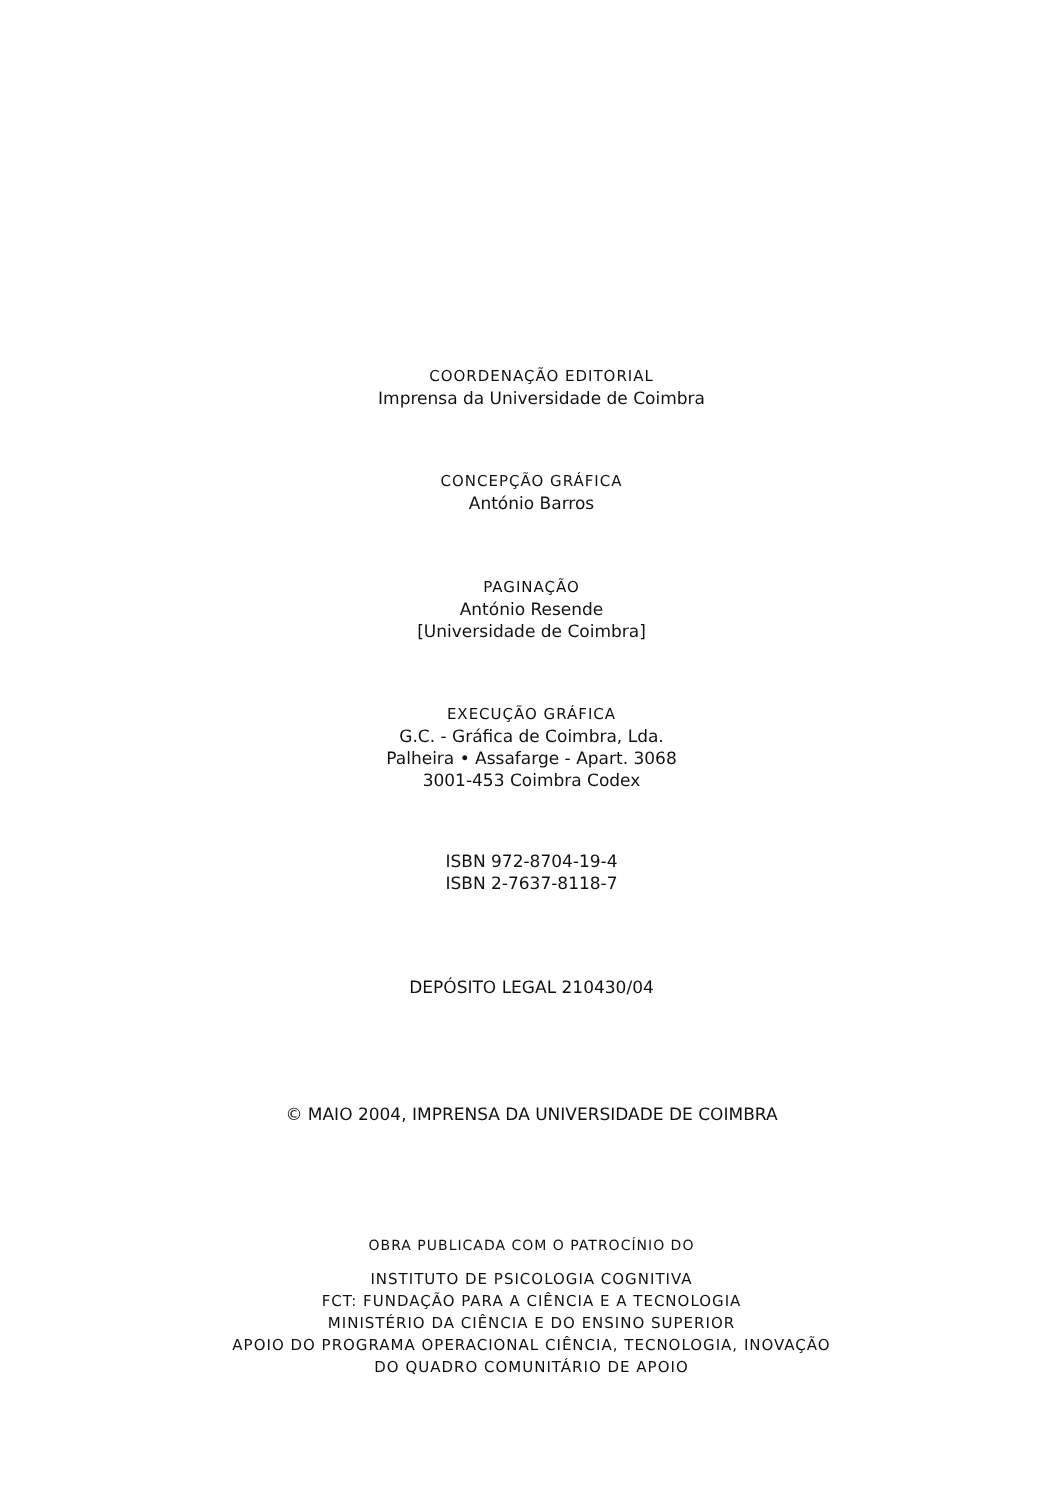COORDENAÇÃO EDITORIAL
Imprensa da Universidade de Coimbra
CONCEPÇÃO GRÁFICA
António Barros
PAGINAÇÃO
António Resende
[Universidade de Coimbra]
EXECUÇÃO GRÁFICA
G.C. - Gráfica de Coimbra, Lda.
Palheira • Assafarge - Apart. 3068
3001-453 Coimbra Codex
ISBN 972-8704-19-4
ISBN 2-7637-8118-7
DEPÓSITO LEGAL 210430/04
© MAIO 2004, IMPRENSA DA UNIVERSIDADE DE COIMBRA
OBRA PUBLICADA COM O PATROCÍNIO DO
INSTITUTO DE PSICOLOGIA COGNITIVA
FCT: FUNDAÇÃO PARA A CIÊNCIA E A TECNOLOGIA
MINISTÉRIO DA CIÊNCIA E DO ENSINO SUPERIOR
APOIO DO PROGRAMA OPERACIONAL CIÊNCIA, TECNOLOGIA, INOVAÇÃO
DO QUADRO COMUNITÁRIO DE APOIO